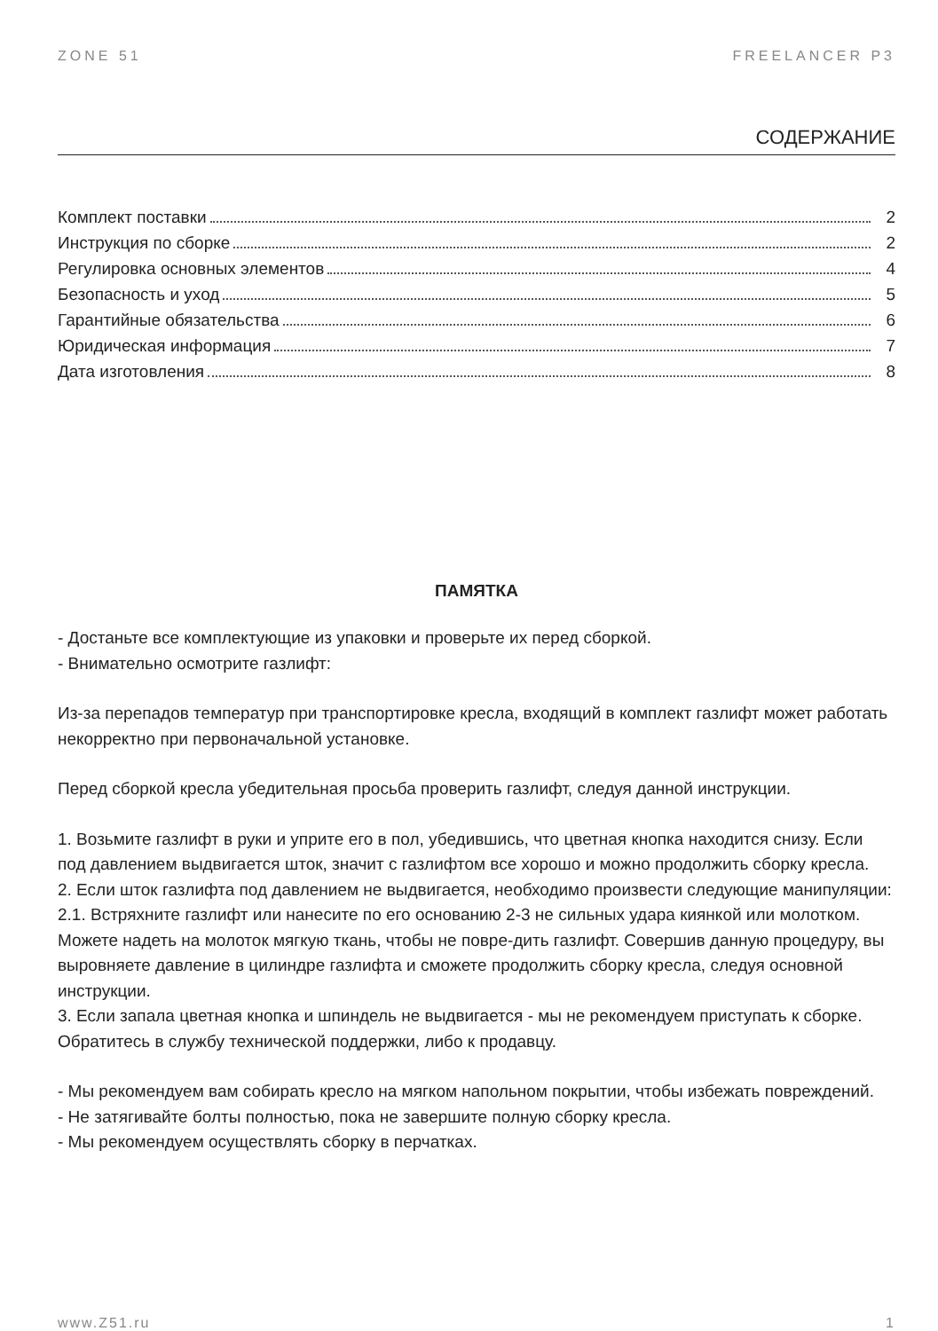ZONE 51 FREELANCER P3
СОДЕРЖАНИЕ
Комплект поставки 2
Инструкция по сборке 2
Регулировка основных элементов 4
Безопасность и уход 5
Гарантийные обязательства 6
Юридическая информация 7
Дата изготовления 8
ПАМЯТКА
- Достаньте все комплектующие из упаковки и проверьте их перед сборкой.
- Внимательно осмотрите газлифт:
Из-за перепадов температур при транспортировке кресла, входящий в комплект газлифт может работать некорректно при первоначальной установке.
Перед сборкой кресла убедительная просьба проверить газлифт, следуя данной инструкции.
1. Возьмите газлифт в руки и уприте его в пол, убедившись, что цветная кнопка находится снизу. Если под давлением выдвигается шток, значит с газлифтом все хорошо и можно продолжить сборку кресла.
2. Если шток газлифта под давлением не выдвигается, необходимо произвести следующие манипуляции:
2.1. Встряхните газлифт или нанесите по его основанию 2-3 не сильных удара киянкой или молотком. Можете надеть на молоток мягкую ткань, чтобы не повре-дить газлифт. Совершив данную процедуру, вы выровняете давление в цилиндре газлифта и сможете продолжить сборку кресла, следуя основной инструкции.
3. Если запала цветная кнопка и шпиндель не выдвигается - мы не рекомендуем приступать к сборке. Обратитесь в службу технической поддержки, либо к продавцу.
- Мы рекомендуем вам собирать кресло на мягком напольном покрытии, чтобы избежать повреждений.
- Не затягивайте болты полностью, пока не завершите полную сборку кресла.
- Мы рекомендуем осуществлять сборку в перчатках.
www.Z51.ru 1